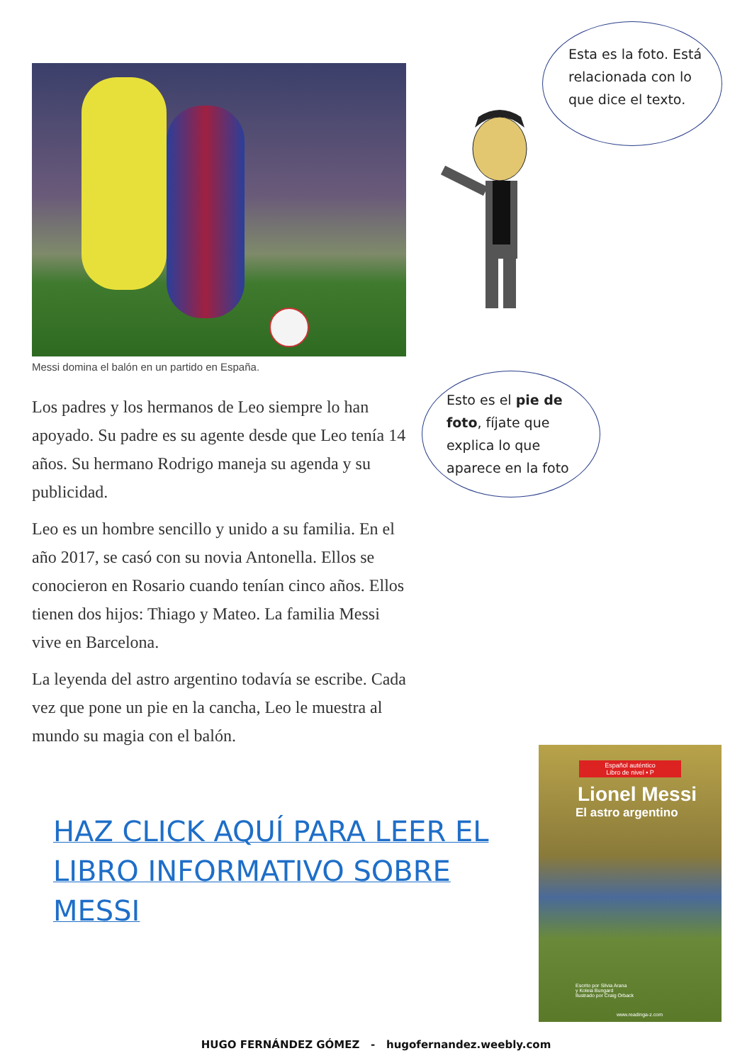Messi domina el balón en un partido en España.
Los padres y los hermanos de Leo siempre lo han apoyado. Su padre es su agente desde que Leo tenía 14 años. Su hermano Rodrigo maneja su agenda y su publicidad.
Leo es un hombre sencillo y unido a su familia. En el año 2017, se casó con su novia Antonella. Ellos se conocieron en Rosario cuando tenían cinco años. Ellos tienen dos hijos: Thiago y Mateo. La familia Messi vive en Barcelona.
La leyenda del astro argentino todavía se escribe. Cada vez que pone un pie en la cancha, Leo le muestra al mundo su magia con el balón.
Esta es la foto. Está relacionada con lo que dice el texto.
Esto es el pie de foto, fíjate que explica lo que aparece en la foto
HAZ CLICK AQUÍ PARA LEER EL LIBRO INFORMATIVO SOBRE MESSI
Español auténtico
Libro de nivel • P
Lionel Messi
El astro argentino
Escrito por Silvia Arana
y Koleia Bungard
Ilustrado por Craig Orback
www.readinga-z.com
HUGO FERNÁNDEZ GÓMEZ - hugofernandez.weebly.com